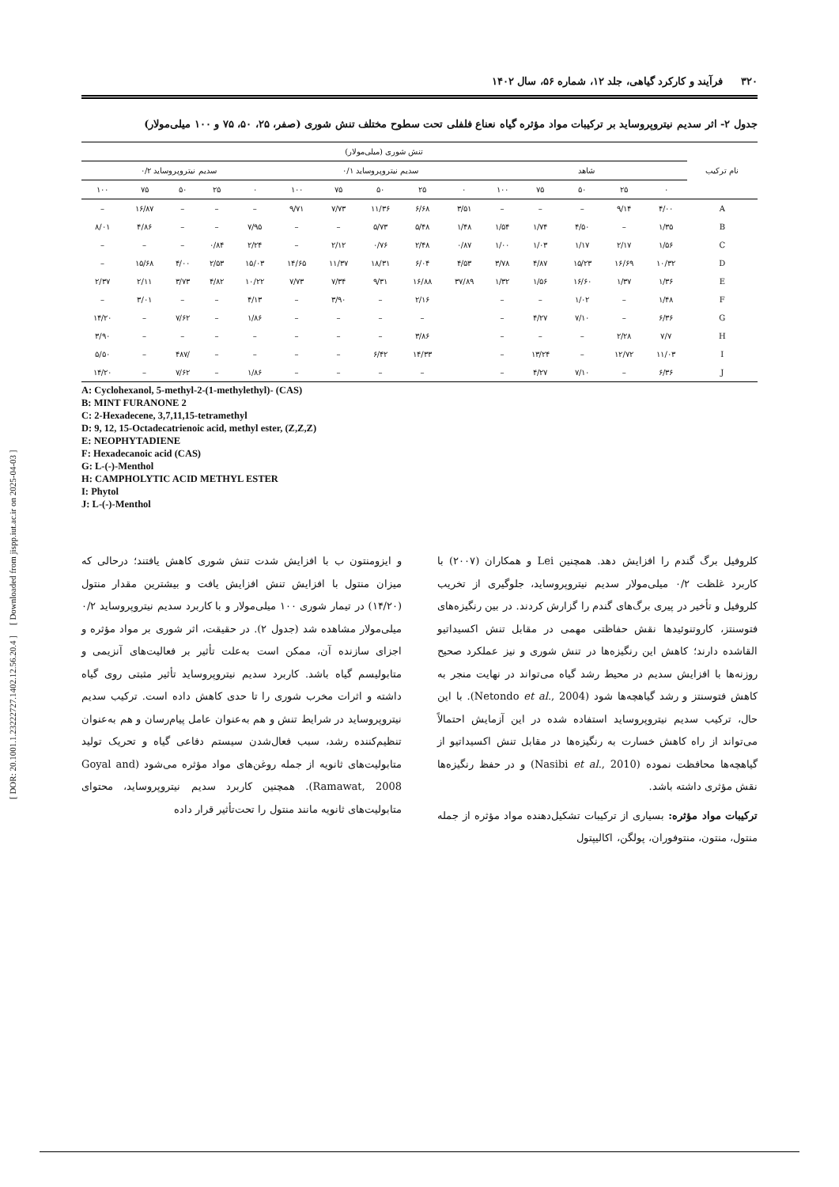[ Downloaded from jispp.iut.ac.ir on 2025-04-03 ]
[ DOR: 20.1001.1.23222727.1402.12.56.20.4 ]
۳۲۰ فرآیند و کارکرد گیاهی، جلد ۱۲، شماره ۵۶، سال ۱۴۰۲
جدول ۲- اثر سدیم نیتروپروساید بر ترکیبات مواد مؤثره گیاه نعناع فلفلی تحت سطوح مختلف تنش شوری (صفر، ۲۵، ۵۰، ۷۵ و ۱۰۰ میلی‌مولار)
| نام ترکیب | تنش شوری (میلی‌مولار) | | | | | | | | | | | | | | |
| --- | --- | --- | --- | --- | --- | --- | --- | --- | --- | --- | --- | --- | --- | --- | --- |
| | شاهد | | | | | سدیم نیتروپروساید ۰/۱ | | | | | سدیم نیتروپروساید ۰/۲ | | | | |
| | ۰ | ۲۵ | ۵۰ | ۷۵ | ۱۰۰ | ۰ | ۲۵ | ۵۰ | ۷۵ | ۱۰۰ | ۰ | ۲۵ | ۵۰ | ۷۵ | ۱۰۰ |
| A | ۴/۰۰ | ۹/۱۴ | – | – | – | ۳/۵۱ | ۶/۶۸ | ۱۱/۳۶ | ۷/۷۳ | ۹/۷۱ | – | – | – | ۱۶/۸۷ | – |
| B | ۱/۳۵ | – | ۴/۵۰ | ۱/۷۴ | ۱/۵۴ | ۱/۴۸ | ۵/۴۸ | ۵/۷۳ | – | – | ۷/۹۵ | – | – | ۴/۸۶ | ۸/۰۱ |
| C | ۱/۵۶ | ۲/۱۷ | ۱/۱۷ | ۱/۰۳ | ۱/۰۰ | ۰/۸۷ | ۲/۴۸ | ۰/۷۶ | ۲/۱۲ | – | ۲/۲۴ | ۰/۸۴ | – | – | – |
| D | ۱۰/۳۲ | ۱۶/۶۹ | ۱۵/۲۳ | ۴/۸۷ | ۳/۷۸ | ۴/۵۳ | ۶/۰۴ | ۱۸/۳۱ | ۱۱/۳۷ | ۱۴/۶۵ | ۱۵/۰۳ | ۲/۵۳ | ۴/۰۰ | ۱۵/۶۸ | – |
| E | ۱/۳۶ | ۱/۳۷ | ۱۶/۶۰ | ۱/۵۶ | ۱/۳۲ | ۳۷/۸۹ | ۱۶/۸۸ | ۹/۳۱ | ۷/۳۴ | ۷/۷۳ | ۱۰/۲۲ | ۴/۸۲ | ۳/۷۳ | ۲/۱۱ | ۲/۳۷ |
| F | ۱/۴۸ | – | ۱/۰۲ | – | – | | ۲/۱۶ | – | ۳/۹۰ | – | ۴/۱۳ | – | – | ۳/۰۱ | – |
| G | ۶/۳۶ | – | ۷/۱۰ | ۴/۲۷ | – | | – | – | – | – | ۱/۸۶ | – | ۷/۶۲ | – | ۱۴/۲۰ |
| H | ۷/۷ | ۲/۲۸ | – | – | – | | ۳/۸۶ | – | – | – | – | – | – | – | ۳/۹۰ |
| I | ۱۱/۰۳ | ۱۲/۷۲ | – | ۱۳/۲۴ | – | | ۱۴/۳۳ | ۶/۴۲ | – | – | – | – | /۴۸۷ | – | ۵/۵۰ |
| J | ۶/۳۶ | – | ۷/۱۰ | ۴/۲۷ | – | | – | – | – | – | ۱/۸۶ | – | ۷/۶۲ | – | ۱۴/۲۰ |
A: Cyclohexanol, 5-methyl-2-(1-methylethyl)- (CAS)
B: MINT FURANONE 2
C: 2-Hexadecene, 3,7,11,15-tetramethyl
D: 9, 12, 15-Octadecatrienoic acid, methyl ester, (Z,Z,Z)
E: NEOPHYTADIENE
F: Hexadecanoic acid (CAS)
G: L-(-)-Menthol
H: CAMPHOLYTIC ACID METHYL ESTER
I: Phytol
J: L-(-)-Menthol
کلروفیل برگ گندم را افزایش دهد. همچنین Lei و همکاران (۲۰۰۷) با کاربرد غلظت ۰/۲ میلی‌مولار سدیم نیتروپروساید، جلوگیری از تخریب کلروفیل و تأخیر در پیری برگ‌های گندم را گزارش کردند. در بین رنگیزه‌های فتوسنتز، کاروتنوئیدها نقش حفاظتی مهمی در مقابل تنش اکسیداتیو القاشده دارند؛ کاهش این رنگیزه‌ها در تنش شوری و نیز عملکرد صحیح روزنه‌ها با افزایش سدیم در محیط رشد گیاه می‌تواند در نهایت منجر به کاهش فتوسنتز و رشد گیاهچه‌ها شود (Netondo et al., 2004). با این حال، ترکیب سدیم نیتروپروساید استفاده شده در این آزمایش احتمالاً می‌تواند از راه کاهش خسارت به رنگیزه‌ها در مقابل تنش اکسیداتیو از گیاهچه‌ها محافظت نموده (Nasibi et al., 2010) و در حفظ رنگیزه‌ها نقش مؤثری داشته باشد.
ترکیبات مواد مؤثره: بسیاری از ترکیبات تشکیل‌دهنده مواد مؤثره از جمله منتول، منتون، منتوفوران، پولگن، اکالیپتول
و ایزومنتون ب با افزایش شدت تنش شوری کاهش یافتند؛ درحالی که میزان منتول با افزایش تنش افزایش یافت و بیشترین مقدار منتول (۱۴/۲۰) در تیمار شوری ۱۰۰ میلی‌مولار و با کاربرد سدیم نیتروپروساید ۰/۲ میلی‌مولار مشاهده شد (جدول ۲). در حقیقت، اثر شوری بر مواد مؤثره و اجزای سازنده آن، ممکن است به‌علت تأثیر بر فعالیت‌های آنزیمی و متابولیسم گیاه باشد. کاربرد سدیم نیتروپروساید تأثیر مثبتی روی گیاه داشته و اثرات مخرب شوری را تا حدی کاهش داده است. ترکیب سدیم نیتروپروساید در شرایط تنش و هم به‌عنوان عامل پیام‌رسان و هم به‌عنوان تنظیم‌کننده رشد، سبب فعال‌شدن سیستم دفاعی گیاه و تحریک تولید متابولیت‌های ثانویه از جمله روغن‌های مواد مؤثره می‌شود (Goyal and Ramawat, 2008). همچنین کاربرد سدیم نیتروپروساید، محتوای متابولیت‌های ثانویه مانند منتول را تحت‌تأثیر قرار داده